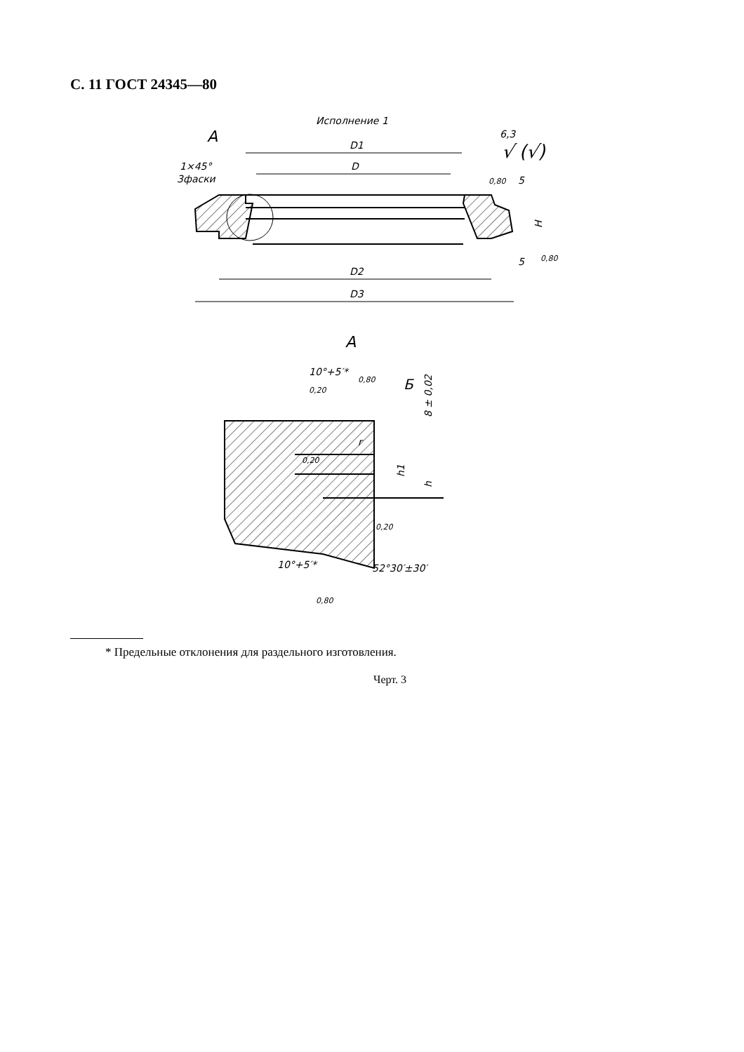С. 11 ГОСТ 24345—80
Исполнение 1
А
D1
D
D2
D3
1×45°
3фаски
6,3
√ (√)
0,80
0,80
H
5
5
А
10°+5′*
0,80
Б
r
8 ± 0,02
h1
h
0,20
0,20
0,20
52°30′±30′
10°+5′*
0,80
* Предельные отклонения для раздельного изготовления.
Черт. 3